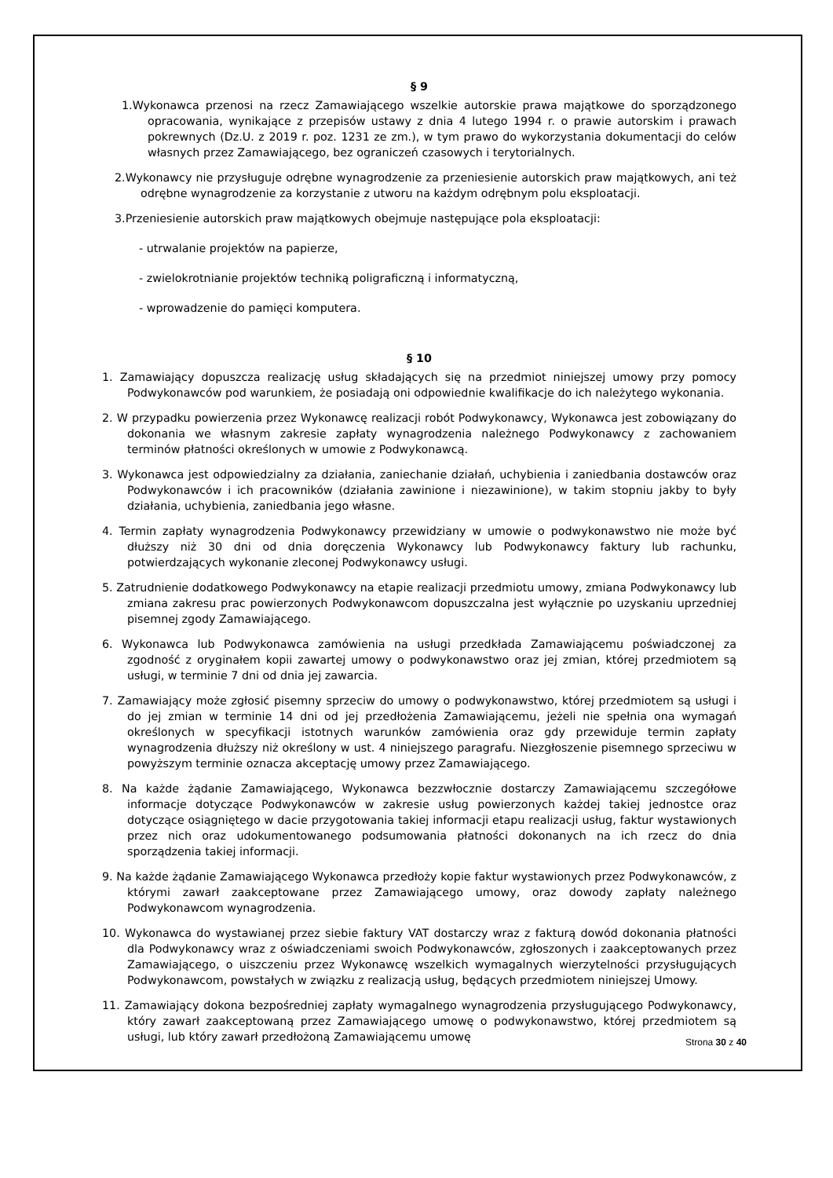§ 9
1.Wykonawca przenosi na rzecz Zamawiającego wszelkie autorskie prawa majątkowe do sporządzonego opracowania, wynikające z przepisów ustawy z dnia 4 lutego 1994 r. o prawie autorskim i prawach pokrewnych (Dz.U. z 2019 r. poz. 1231 ze zm.), w tym prawo do wykorzystania dokumentacji do celów własnych przez Zamawiającego, bez ograniczeń czasowych i terytorialnych.
2.Wykonawcy nie przysługuje odrębne wynagrodzenie za przeniesienie autorskich praw majątkowych, ani też odrębne wynagrodzenie za korzystanie z utworu na każdym odrębnym polu eksploatacji.
3.Przeniesienie autorskich praw majątkowych obejmuje następujące pola eksploatacji:
- utrwalanie projektów na papierze,
- zwielokrotnianie projektów techniką poligraficzną i informatyczną,
- wprowadzenie do pamięci komputera.
§ 10
1. Zamawiający dopuszcza realizację usług składających się na przedmiot niniejszej umowy przy pomocy Podwykonawców pod warunkiem, że posiadają oni odpowiednie kwalifikacje do ich należytego wykonania.
2. W przypadku powierzenia przez Wykonawcę realizacji robót Podwykonawcy, Wykonawca jest zobowiązany do dokonania we własnym zakresie zapłaty wynagrodzenia należnego Podwykonawcy z zachowaniem terminów płatności określonych w umowie z Podwykonawcą.
3. Wykonawca jest odpowiedzialny za działania, zaniechanie działań, uchybienia i zaniedbania dostawców oraz Podwykonawców i ich pracowników (działania zawinione i niezawinione), w takim stopniu jakby to były działania, uchybienia, zaniedbania jego własne.
4. Termin zapłaty wynagrodzenia Podwykonawcy przewidziany w umowie o podwykonawstwo nie może być dłuższy niż 30 dni od dnia doręczenia Wykonawcy lub Podwykonawcy faktury lub rachunku, potwierdzających wykonanie zleconej Podwykonawcy usługi.
5. Zatrudnienie dodatkowego Podwykonawcy na etapie realizacji przedmiotu umowy, zmiana Podwykonawcy lub zmiana zakresu prac powierzonych Podwykonawcom dopuszczalna jest wyłącznie po uzyskaniu uprzedniej pisemnej zgody Zamawiającego.
6. Wykonawca lub Podwykonawca zamówienia na usługi przedkłada Zamawiającemu poświadczonej za zgodność z oryginałem kopii zawartej umowy o podwykonawstwo oraz jej zmian, której przedmiotem są usługi, w terminie 7 dni od dnia jej zawarcia.
7. Zamawiający może zgłosić pisemny sprzeciw do umowy o podwykonawstwo, której przedmiotem są usługi i do jej zmian w terminie 14 dni od jej przedłożenia Zamawiającemu, jeżeli nie spełnia ona wymagań określonych w specyfikacji istotnych warunków zamówienia oraz gdy przewiduje termin zapłaty wynagrodzenia dłuższy niż określony w ust. 4 niniejszego paragrafu. Niezgłoszenie pisemnego sprzeciwu w powyższym terminie oznacza akceptację umowy przez Zamawiającego.
8. Na każde żądanie Zamawiającego, Wykonawca bezzwłocznie dostarczy Zamawiającemu szczegółowe informacje dotyczące Podwykonawców w zakresie usług powierzonych każdej takiej jednostce oraz dotyczące osiągniętego w dacie przygotowania takiej informacji etapu realizacji usług, faktur wystawionych przez nich oraz udokumentowanego podsumowania płatności dokonanych na ich rzecz do dnia sporządzenia takiej informacji.
9. Na każde żądanie Zamawiającego Wykonawca przedłoży kopie faktur wystawionych przez Podwykonawców, z którymi zawarł zaakceptowane przez Zamawiającego umowy, oraz dowody zapłaty należnego Podwykonawcom wynagrodzenia.
10. Wykonawca do wystawianej przez siebie faktury VAT dostarczy wraz z fakturą dowód dokonania płatności dla Podwykonawcy wraz z oświadczeniami swoich Podwykonawców, zgłoszonych i zaakceptowanych przez Zamawiającego, o uiszczeniu przez Wykonawcę wszelkich wymagalnych wierzytelności przysługujących Podwykonawcom, powstałych w związku z realizacją usług, będących przedmiotem niniejszej Umowy.
11. Zamawiający dokona bezpośredniej zapłaty wymagalnego wynagrodzenia przysługującego Podwykonawcy, który zawarł zaakceptowaną przez Zamawiającego umowę o podwykonawstwo, której przedmiotem są usługi, lub który zawarł przedłożoną Zamawiającemu umowę
Strona 30 z 40